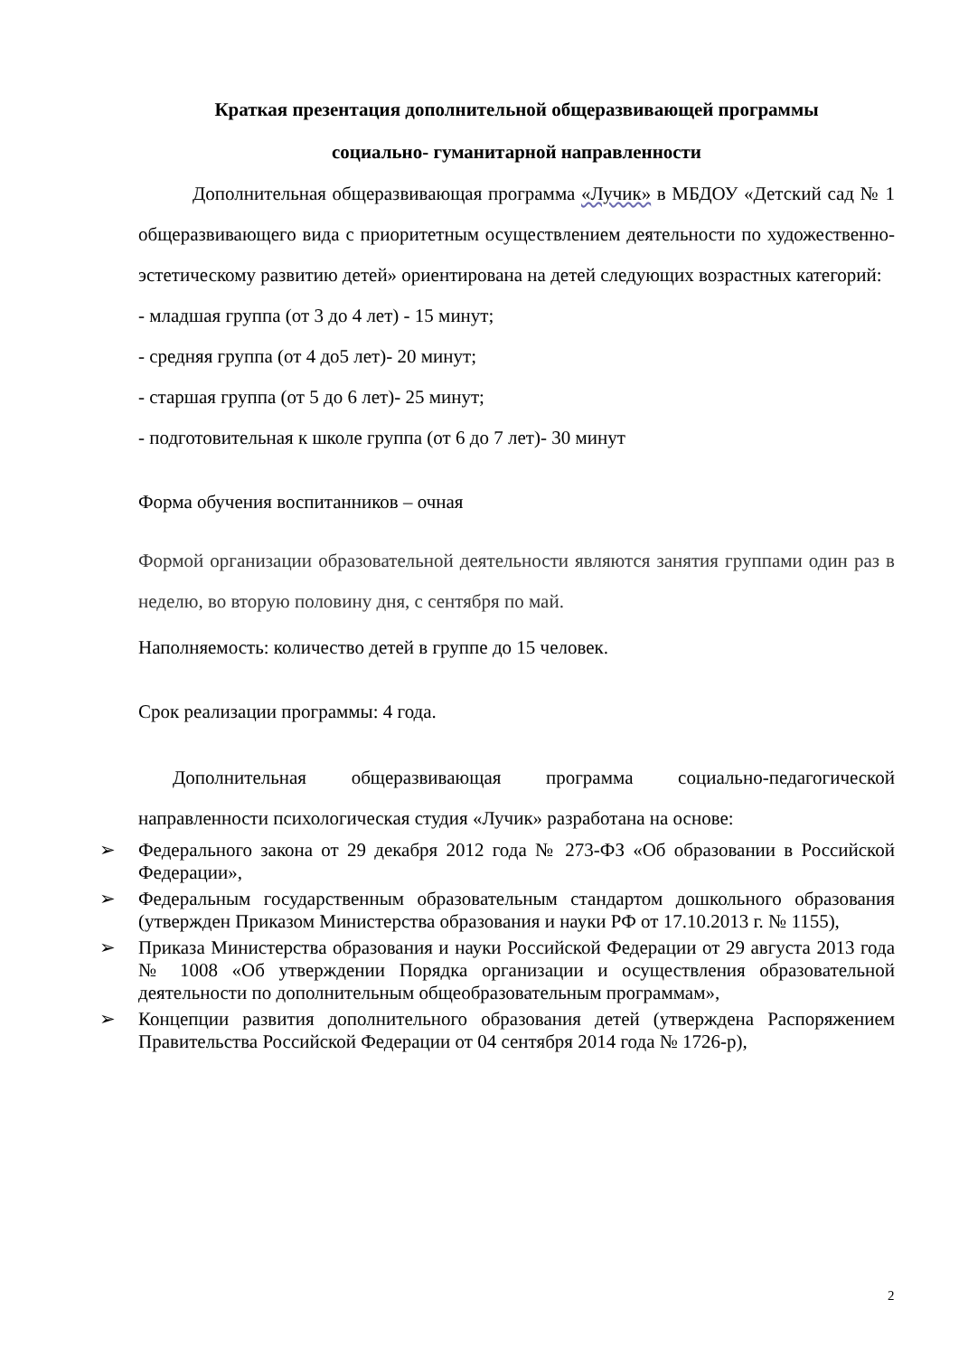Краткая презентация дополнительной общеразвивающей программы
социально- гуманитарной направленности
Дополнительная общеразвивающая программа «Лучик» в МБДОУ «Детский сад № 1 общеразвивающего вида с приоритетным осуществлением деятельности по художественно- эстетическому развитию детей» ориентирована на детей следующих возрастных категорий:
- младшая группа (от 3 до 4 лет) - 15 минут;
- средняя группа (от 4 до5 лет)- 20 минут;
- старшая группа (от 5 до 6 лет)- 25 минут;
- подготовительная к школе группа (от 6 до 7 лет)- 30 минут
Форма обучения воспитанников – очная
Формой организации образовательной деятельности являются занятия группами один раз в неделю, во вторую половину дня, с сентября по май.
Наполняемость: количество детей в группе до 15 человек.
Срок реализации программы: 4 года.
Дополнительная общеразвивающая программа социально-педагогической направленности психологическая студия «Лучик» разработана на основе:
➢ Федерального закона от 29 декабря 2012 года № 273-ФЗ «Об образовании в Российской Федерации»,
➢ Федеральным государственным образовательным стандартом дошкольного образования (утвержден Приказом Министерства образования и науки РФ от 17.10.2013 г. № 1155),
➢ Приказа Министерства образования и науки Российской Федерации от 29 августа 2013 года № 1008 «Об утверждении Порядка организации и осуществления образовательной деятельности по дополнительным общеобразовательным программам»,
➢ Концепции развития дополнительного образования детей (утверждена Распоряжением Правительства Российской Федерации от 04 сентября 2014 года № 1726-р),
2